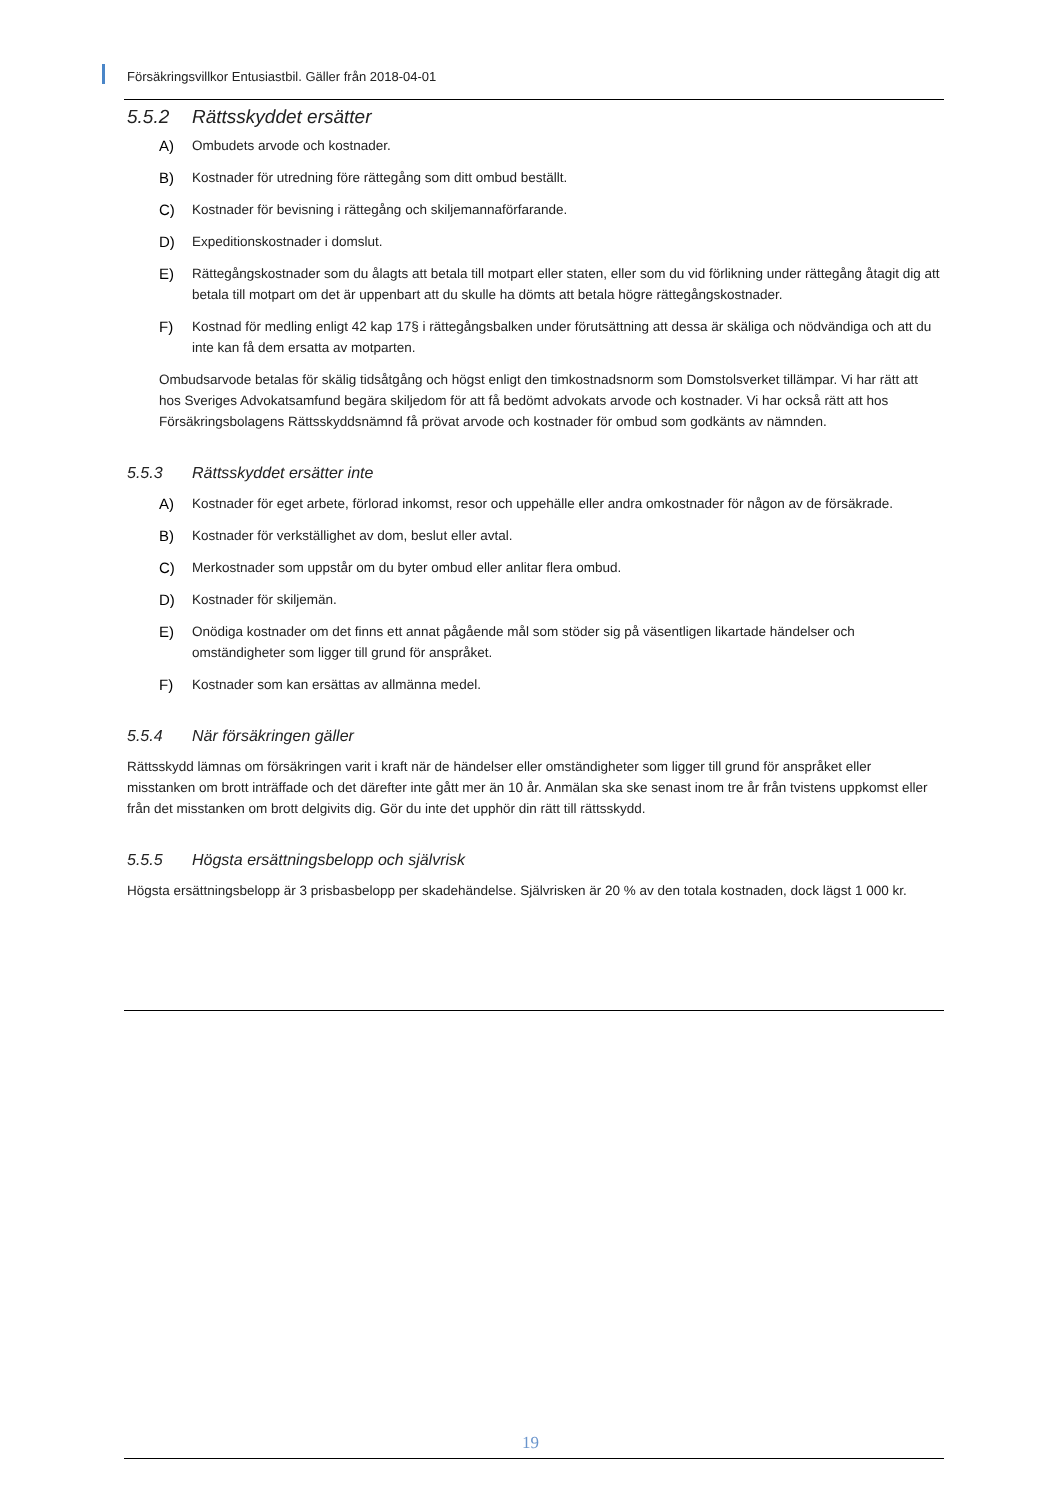Försäkringsvillkor Entusiastbil. Gäller från 2018-04-01
5.5.2 Rättsskyddet ersätter
A) Ombudets arvode och kostnader.
B) Kostnader för utredning före rättegång som ditt ombud beställt.
C) Kostnader för bevisning i rättegång och skiljemannaförfarande.
D) Expeditionskostnader i domslut.
E) Rättegångskostnader som du ålagts att betala till motpart eller staten, eller som du vid förlikning under rättegång åtagit dig att betala till motpart om det är uppenbart att du skulle ha dömts att betala högre rättegångskostnader.
F) Kostnad för medling enligt 42 kap 17§ i rättegångsbalken under förutsättning att dessa är skäliga och nödvändiga och att du inte kan få dem ersatta av motparten.
Ombudsarvode betalas för skälig tidsåtgång och högst enligt den timkostnadsnorm som Domstolsverket tillämpar. Vi har rätt att hos Sveriges Advokatsamfund begära skiljedom för att få bedömt advokats arvode och kostnader. Vi har också rätt att hos Försäkringsbolagens Rättsskyddsnämnd få prövat arvode och kostnader för ombud som godkänts av nämnden.
5.5.3 Rättsskyddet ersätter inte
A) Kostnader för eget arbete, förlorad inkomst, resor och uppehälle eller andra omkostnader för någon av de försäkrade.
B) Kostnader för verkställighet av dom, beslut eller avtal.
C) Merkostnader som uppstår om du byter ombud eller anlitar flera ombud.
D) Kostnader för skiljemän.
E) Onödiga kostnader om det finns ett annat pågående mål som stöder sig på väsentligen likartade händelser och omständigheter som ligger till grund för anspråket.
F) Kostnader som kan ersättas av allmänna medel.
5.5.4 När försäkringen gäller
Rättsskydd lämnas om försäkringen varit i kraft när de händelser eller omständigheter som ligger till grund för anspråket eller misstanken om brott inträffade och det därefter inte gått mer än 10 år. Anmälan ska ske senast inom tre år från tvistens uppkomst eller från det misstanken om brott delgivits dig. Gör du inte det upphör din rätt till rättsskydd.
5.5.5 Högsta ersättningsbelopp och självrisk
Högsta ersättningsbelopp är 3 prisbasbelopp per skadehändelse. Självrisken är 20 % av den totala kostnaden, dock lägst 1 000 kr.
19